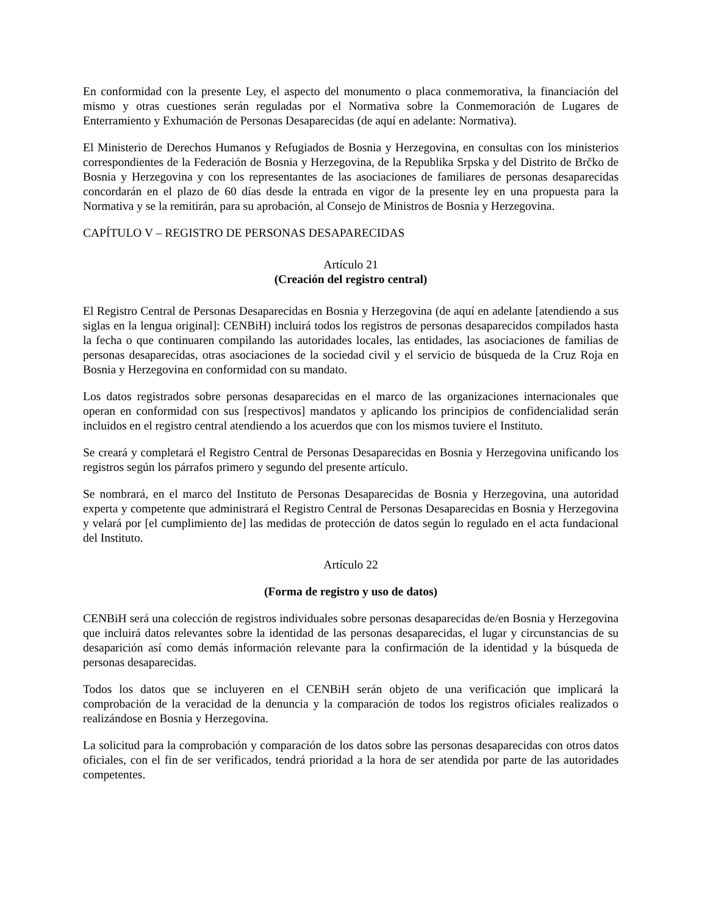En conformidad con la presente Ley, el aspecto del monumento o placa conmemorativa, la financiación del mismo y otras cuestiones serán reguladas por el Normativa sobre la Conmemoración de Lugares de Enterramiento y Exhumación de Personas Desaparecidas (de aquí en adelante: Normativa).
El Ministerio de Derechos Humanos y Refugiados de Bosnia y Herzegovina, en consultas con los ministerios correspondientes de la Federación de Bosnia y Herzegovina, de la Republika Srpska y del Distrito de Brčko de Bosnia y Herzegovina y con los representantes de las asociaciones de familiares de personas desaparecidas concordarán en el plazo de 60 días desde la entrada en vigor de la presente ley en una propuesta para la Normativa y se la remitirán, para su aprobación, al Consejo de Ministros de Bosnia y Herzegovina.
CAPÍTULO V – REGISTRO DE PERSONAS DESAPARECIDAS
Artículo 21
(Creación del registro central)
El Registro Central de Personas Desaparecidas en Bosnia y Herzegovina (de aquí en adelante [atendiendo a sus siglas en la lengua original]: CENBiH) incluirá todos los registros de personas desaparecidos compilados hasta la fecha o que continuaren compilando las autoridades locales, las entidades, las asociaciones de familias de personas desaparecidas, otras asociaciones de la sociedad civil y el servicio de búsqueda de la Cruz Roja en Bosnia y Herzegovina en conformidad con su mandato.
Los datos registrados sobre personas desaparecidas en el marco de las organizaciones internacionales que operan en conformidad con sus [respectivos] mandatos y aplicando los principios de confidencialidad serán incluidos en el registro central atendiendo a los acuerdos que con los mismos tuviere el Instituto.
Se creará y completará el Registro Central de Personas Desaparecidas en Bosnia y Herzegovina unificando los registros según los párrafos primero y segundo del presente artículo.
Se nombrará, en el marco del Instituto de Personas Desaparecidas de Bosnia y Herzegovina, una autoridad experta y competente que administrará el Registro Central de Personas Desaparecidas en Bosnia y Herzegovina y velará por [el cumplimiento de] las medidas de protección de datos según lo regulado en el acta fundacional del Instituto.
Artículo 22
(Forma de registro y uso de datos)
CENBiH será una colección de registros individuales sobre personas desaparecidas de/en Bosnia y Herzegovina que incluirá datos relevantes sobre la identidad de las personas desaparecidas, el lugar y circunstancias de su desaparición así como demás información relevante para la confirmación de la identidad y la búsqueda de personas desaparecidas.
Todos los datos que se incluyeren en el CENBiH serán objeto de una verificación que implicará la comprobación de la veracidad de la denuncia y la comparación de todos los registros oficiales realizados o realizándose en Bosnia y Herzegovina.
La solicitud para la comprobación y comparación de los datos sobre las personas desaparecidas con otros datos oficiales, con el fin de ser verificados, tendrá prioridad a la hora de ser atendida por parte de las autoridades competentes.